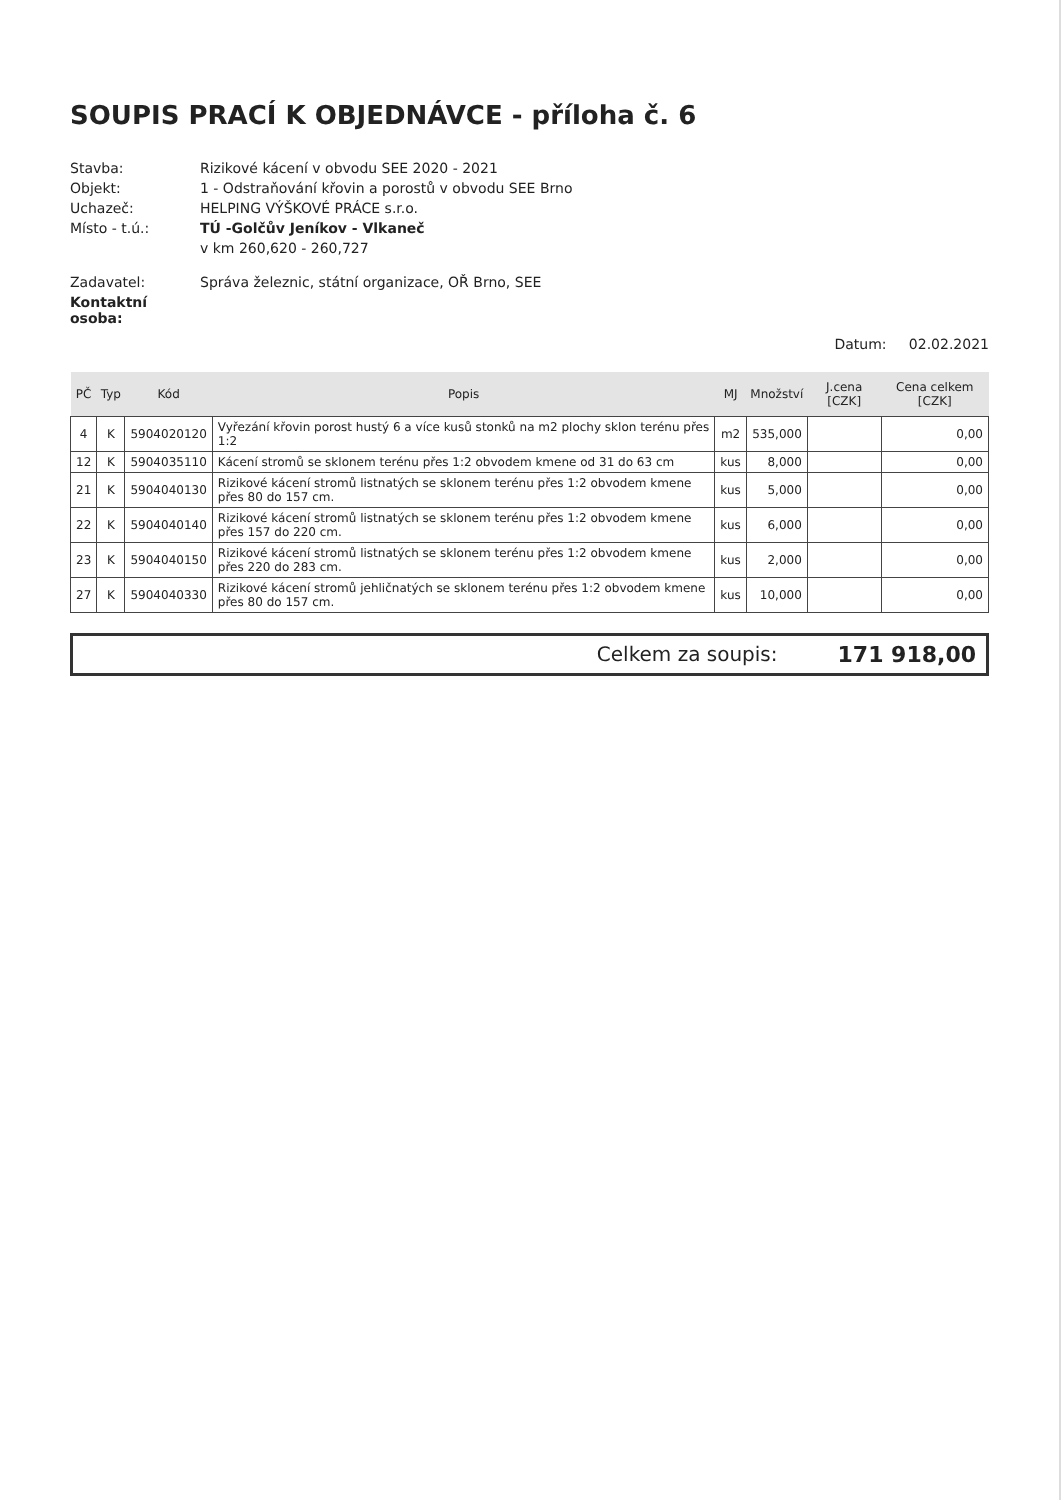SOUPIS PRACÍ K OBJEDNÁVCE - příloha č. 6
Stavba:
Rizikové kácení v obvodu SEE 2020 - 2021
Objekt:
1 - Odstraňování křovin a porostů v obvodu SEE Brno
Uchazeč:
HELPING VÝŠKOVÉ PRÁCE s.r.o.
Místo - t.ú.:
TÚ -Golčův Jeníkov - Vlkaneč
v km 260,620 - 260,727
Zadavatel:
Správa železnic, státní organizace, OŘ Brno, SEE
Kontaktní osoba:
Datum: 02.02.2021
| PČ | Typ | Kód | Popis | MJ | Množství | J.cena [CZK] | Cena celkem [CZK] |
| --- | --- | --- | --- | --- | --- | --- | --- |
| 4 | K | 5904020120 | Vyřezání křovin porost hustý 6 a více kusů stonků na m2 plochy sklon terénu přes 1:2 | m2 | 535,000 | | 0,00 |
| 12 | K | 5904035110 | Kácení stromů se sklonem terénu přes 1:2 obvodem kmene od 31 do 63 cm | kus | 8,000 | | 0,00 |
| 21 | K | 5904040130 | Rizikové kácení stromů listnatých se sklonem terénu přes 1:2 obvodem kmene přes 80 do 157 cm. | kus | 5,000 | | 0,00 |
| 22 | K | 5904040140 | Rizikové kácení stromů listnatých se sklonem terénu přes 1:2 obvodem kmene přes 157 do 220 cm. | kus | 6,000 | | 0,00 |
| 23 | K | 5904040150 | Rizikové kácení stromů listnatých se sklonem terénu přes 1:2 obvodem kmene přes 220 do 283 cm. | kus | 2,000 | | 0,00 |
| 27 | K | 5904040330 | Rizikové kácení stromů jehličnatých se sklonem terénu přes 1:2 obvodem kmene přes 80 do 157 cm. | kus | 10,000 | | 0,00 |
Celkem za soupis: 171 918,00